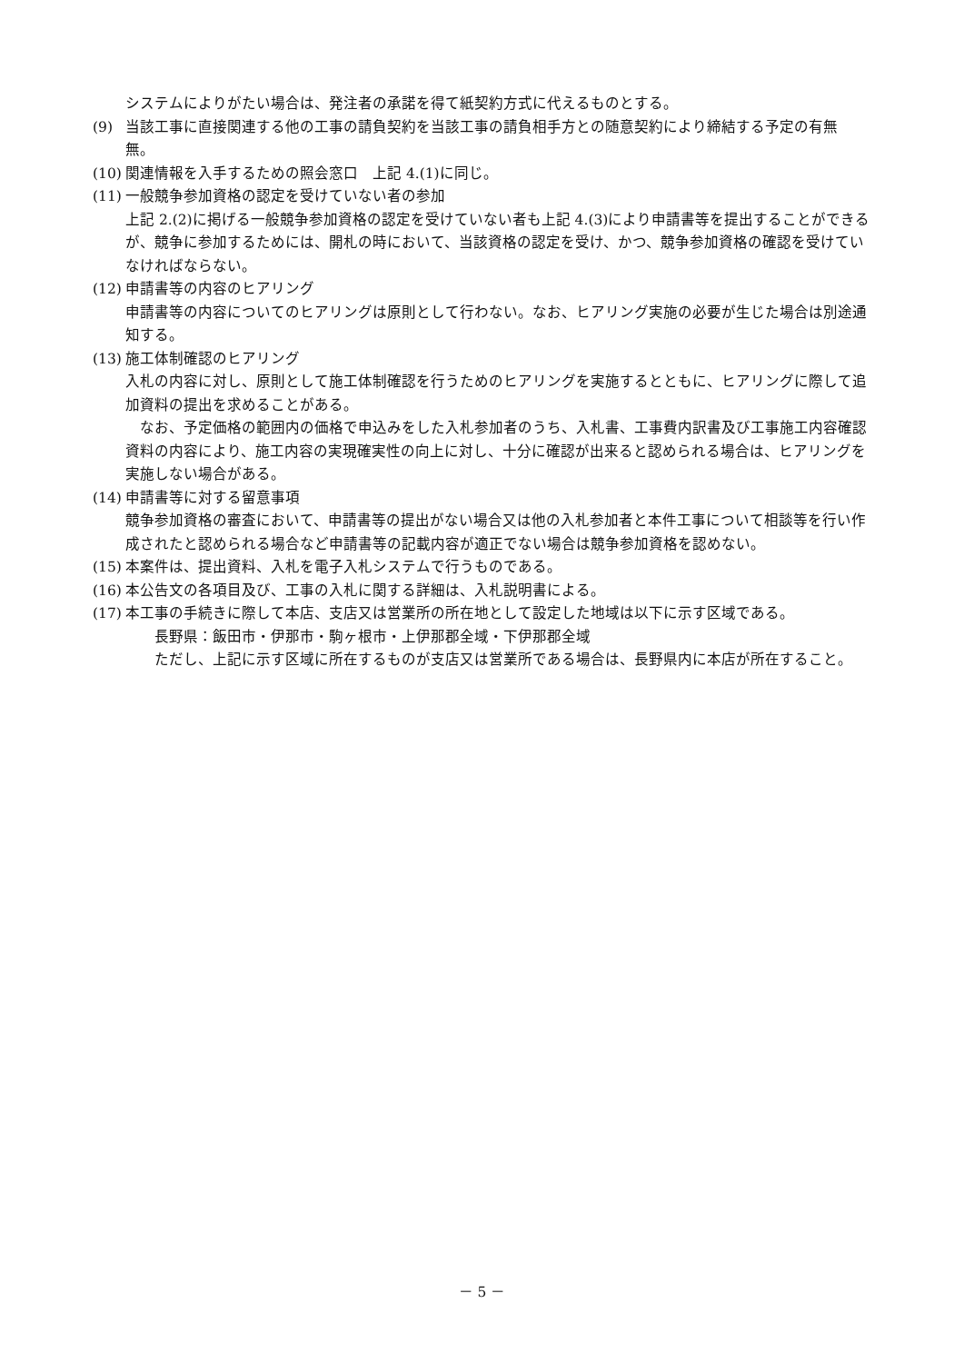システムによりがたい場合は、発注者の承諾を得て紙契約方式に代えるものとする。
(9) 当該工事に直接関連する他の工事の請負契約を当該工事の請負相手方との随意契約により締結する予定の有無　　無。
(10)
関連情報を入手するための照会窓口　上記 4.(1)に同じ。
(11)
一般競争参加資格の認定を受けていない者の参加
上記 2.(2)に掲げる一般競争参加資格の認定を受けていない者も上記 4.(3)により申請書等を提出することができるが、競争に参加するためには、開札の時において、当該資格の認定を受け、かつ、競争参加資格の確認を受けていなければならない。
(12)
申請書等の内容のヒアリング
申請書等の内容についてのヒアリングは原則として行わない。なお、ヒアリング実施の必要が生じた場合は別途通知する。
(13)
施工体制確認のヒアリング
入札の内容に対し、原則として施工体制確認を行うためのヒアリングを実施するとともに、ヒアリングに際して追加資料の提出を求めることがある。
　なお、予定価格の範囲内の価格で申込みをした入札参加者のうち、入札書、工事費内訳書及び工事施工内容確認資料の内容により、施工内容の実現確実性の向上に対し、十分に確認が出来ると認められる場合は、ヒアリングを実施しない場合がある。
(14)
申請書等に対する留意事項
競争参加資格の審査において、申請書等の提出がない場合又は他の入札参加者と本件工事について相談等を行い作成されたと認められる場合など申請書等の記載内容が適正でない場合は競争参加資格を認めない。
(15)
本案件は、提出資料、入札を電子入札システムで行うものである。
(16)
本公告文の各項目及び、工事の入札に関する詳細は、入札説明書による。
(17)
本工事の手続きに際して本店、支店又は営業所の所在地として設定した地域は以下に示す区域である。
　　長野県：飯田市・伊那市・駒ヶ根市・上伊那郡全域・下伊那郡全域
　　ただし、上記に示す区域に所在するものが支店又は営業所である場合は、長野県内に本店が所在すること。
－ 5 －